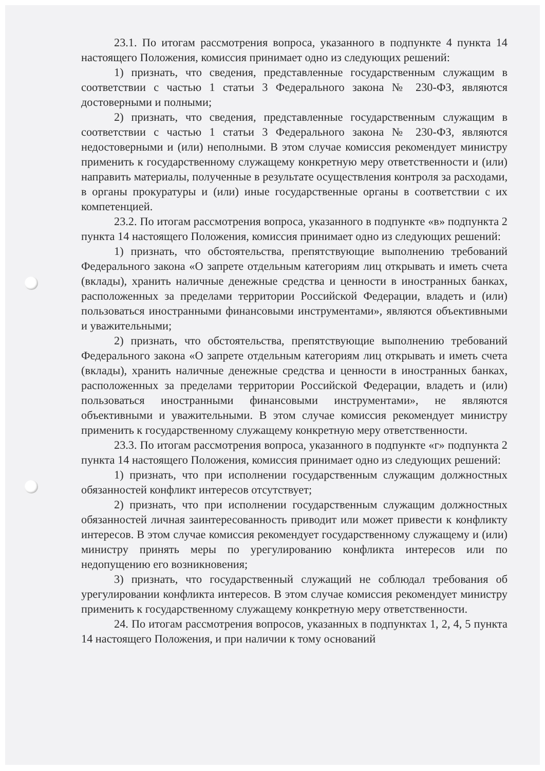23.1. По итогам рассмотрения вопроса, указанного в подпункте 4 пункта 14 настоящего Положения, комиссия принимает одно из следующих решений:
1) признать, что сведения, представленные государственным служащим в соответствии с частью 1 статьи 3 Федерального закона № 230-ФЗ, являются достоверными и полными;
2) признать, что сведения, представленные государственным служащим в соответствии с частью 1 статьи 3 Федерального закона № 230-ФЗ, являются недостоверными и (или) неполными. В этом случае комиссия рекомендует министру применить к государственному служащему конкретную меру ответственности и (или) направить материалы, полученные в результате осуществления контроля за расходами, в органы прокуратуры и (или) иные государственные органы в соответствии с их компетенцией.
23.2. По итогам рассмотрения вопроса, указанного в подпункте «в» подпункта 2 пункта 14 настоящего Положения, комиссия принимает одно из следующих решений:
1) признать, что обстоятельства, препятствующие выполнению требований Федерального закона «О запрете отдельным категориям лиц открывать и иметь счета (вклады), хранить наличные денежные средства и ценности в иностранных банках, расположенных за пределами территории Российской Федерации, владеть и (или) пользоваться иностранными финансовыми инструментами», являются объективными и уважительными;
2) признать, что обстоятельства, препятствующие выполнению требований Федерального закона «О запрете отдельным категориям лиц открывать и иметь счета (вклады), хранить наличные денежные средства и ценности в иностранных банках, расположенных за пределами территории Российской Федерации, владеть и (или) пользоваться иностранными финансовыми инструментами», не являются объективными и уважительными. В этом случае комиссия рекомендует министру применить к государственному служащему конкретную меру ответственности.
23.3. По итогам рассмотрения вопроса, указанного в подпункте «г» подпункта 2 пункта 14 настоящего Положения, комиссия принимает одно из следующих решений:
1) признать, что при исполнении государственным служащим должностных обязанностей конфликт интересов отсутствует;
2) признать, что при исполнении государственным служащим должностных обязанностей личная заинтересованность приводит или может привести к конфликту интересов. В этом случае комиссия рекомендует государственному служащему и (или) министру принять меры по урегулированию конфликта интересов или по недопущению его возникновения;
3) признать, что государственный служащий не соблюдал требования об урегулировании конфликта интересов. В этом случае комиссия рекомендует министру применить к государственному служащему конкретную меру ответственности.
24. По итогам рассмотрения вопросов, указанных в подпунктах 1, 2, 4, 5 пункта 14 настоящего Положения, и при наличии к тому оснований